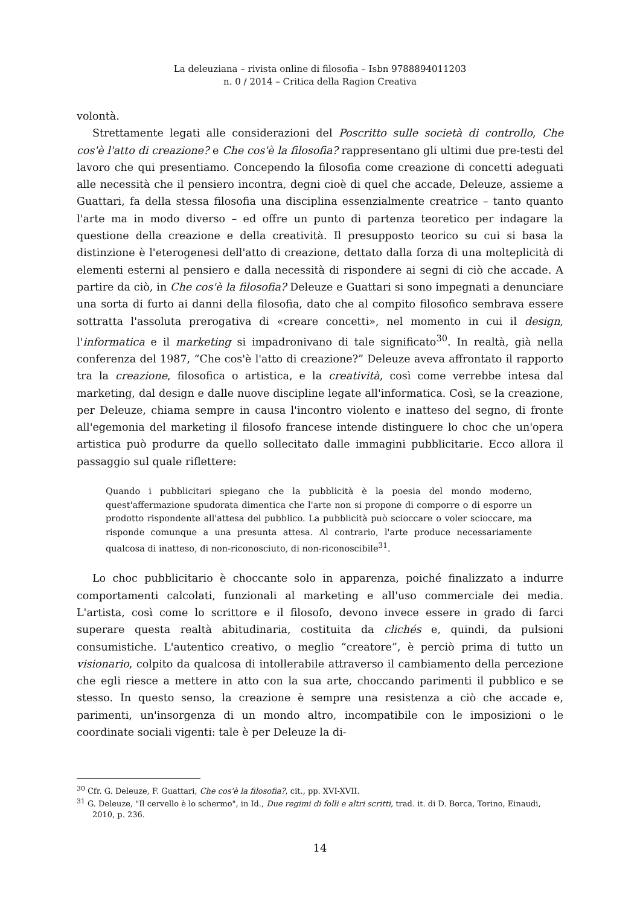La deleuziana – rivista online di filosofia – Isbn 9788894011203
n. 0 / 2014 – Critica della Ragion Creativa
volontà.
Strettamente legati alle considerazioni del Poscritto sulle società di controllo, Che cos'è l'atto di creazione? e Che cos'è la filosofia? rappresentano gli ultimi due pre-testi del lavoro che qui presentiamo. Concependo la filosofia come creazione di concetti adeguati alle necessità che il pensiero incontra, degni cioè di quel che accade, Deleuze, assieme a Guattari, fa della stessa filosofia una disciplina essenzialmente creatrice – tanto quanto l'arte ma in modo diverso – ed offre un punto di partenza teoretico per indagare la questione della creazione e della creatività. Il presupposto teorico su cui si basa la distinzione è l'eterogenesi dell'atto di creazione, dettato dalla forza di una molteplicità di elementi esterni al pensiero e dalla necessità di rispondere ai segni di ciò che accade. A partire da ciò, in Che cos'è la filosofia? Deleuze e Guattari si sono impegnati a denunciare una sorta di furto ai danni della filosofia, dato che al compito filosofico sembrava essere sottratta l'assoluta prerogativa di «creare concetti», nel momento in cui il design, l'informatica e il marketing si impadronivano di tale significato<sup>30</sup>. In realtà, già nella conferenza del 1987, “Che cos'è l'atto di creazione?” Deleuze aveva affrontato il rapporto tra la creazione, filosofica o artistica, e la creatività, così come verrebbe intesa dal marketing, dal design e dalle nuove discipline legate all'informatica. Così, se la creazione, per Deleuze, chiama sempre in causa l'incontro violento e inatteso del segno, di fronte all'egemonia del marketing il filosofo francese intende distinguere lo choc che un'opera artistica può produrre da quello sollecitato dalle immagini pubblicitarie. Ecco allora il passaggio sul quale riflettere:
Quando i pubblicitari spiegano che la pubblicità è la poesia del mondo moderno, quest'affermazione spudorata dimentica che l'arte non si propone di comporre o di esporre un prodotto rispondente all'attesa del pubblico. La pubblicità può scioccare o voler scioccare, ma risponde comunque a una presunta attesa. Al contrario, l'arte produce necessariamente qualcosa di inatteso, di non-riconosciuto, di non-riconoscibile<sup>31</sup>.
Lo choc pubblicitario è choccante solo in apparenza, poiché finalizzato a indurre comportamenti calcolati, funzionali al marketing e all'uso commerciale dei media. L'artista, così come lo scrittore e il filosofo, devono invece essere in grado di farci superare questa realtà abitudinaria, costituita da clichés e, quindi, da pulsioni consumistiche. L'autentico creativo, o meglio “creatore”, è perciò prima di tutto un visionario, colpito da qualcosa di intollerabile attraverso il cambiamento della percezione che egli riesce a mettere in atto con la sua arte, choccando parimenti il pubblico e se stesso. In questo senso, la creazione è sempre una resistenza a ciò che accade e, parimenti, un'insorgenza di un mondo altro, incompatibile con le imposizioni o le coordinate sociali vigenti: tale è per Deleuze la di-
<sup>30</sup> Cfr. G. Deleuze, F. Guattari, Che cos'è la filosofia?, cit., pp. XVI-XVII.
<sup>31</sup> G. Deleuze, "Il cervello è lo schermo", in Id., Due regimi di folli e altri scritti, trad. it. di D. Borca, Torino, Einaudi, 2010, p. 236.
14